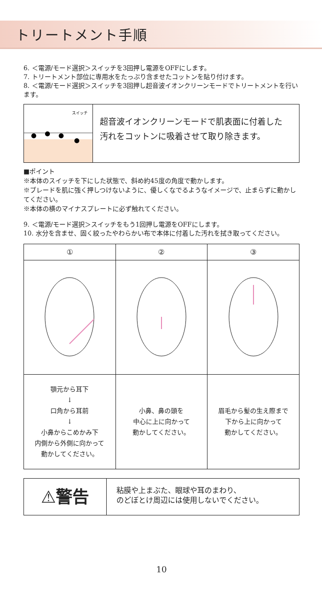トリートメント手順
6. ＜電源/モード選択＞スイッチを3回押し電源をOFFにします。
7. トリートメント部位に専用水をたっぷり含ませたコットンを貼り付けます。
8. ＜電源/モード選択＞スイッチを3回押し超音波イオンクリーンモードでトリートメントを行います。
スイッチ
超音波イオンクリーンモードで肌表面に付着した
汚れをコットンに吸着させて取り除きます。
■ポイント
※本体のスイッチを下にした状態で、斜め約45度の角度で動かします。
※ブレードを肌に強く押しつけないように、優しくなでるようなイメージで、止まらずに動かしてください。
※本体の横のマイナスプレートに必ず触れてください。
9. ＜電源/モード選択＞スイッチをもう1回押し電源をOFFにします。
10. 水分を含ませ、固く絞ったやわらかい布で本体に付着した汚れを拭き取ってください。
| ① | ② | ③ |
| --- | --- | --- |
| 顎元から耳下 ↓ 口角から耳前 ↓ 小鼻からこめかみ下 内側から外側に向かって 動かしてください。 | 小鼻、鼻の頭を 中心に上に向かって 動かしてください。 | 眉毛から髪の生え際まで 下から上に向かって 動かしてください。 |
⚠警告
粘膜や上まぶた、眼球や耳のまわり、
のどぼとけ周辺には使用しないでください。
10